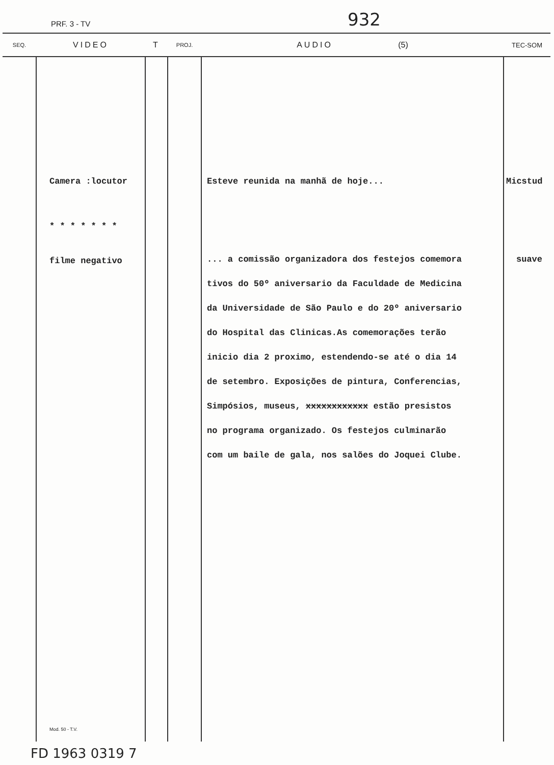PRF. 3 - TV 932
| SEQ. | VIDEO | T | PROJ. | AUDIO (5) | TEC-SOM |
| --- | --- | --- | --- | --- | --- |
| | Camera :locutor * * * * * * * filme negativo Mod. 50 - T.V. | | | Esteve reunida na manhã de hoje... ... a comissão organizadora dos festejos comemora tivos do 50º aniversario da Faculdade de Medicina da Universidade de São Paulo e do 20º aniversario do Hospital das Clinicas.As comemorações terão inicio dia 2 proximo, estendendo-se até o dia 14 de setembro. Exposições de pintura, Conferencias, Simpósios, museus, xxxxxxxxxxxx estão presistos no programa organizado. Os festejos culminarão com um baile de gala, nos salões do Joquei Clube. | Micstud suave |
FD 1963 0319 7